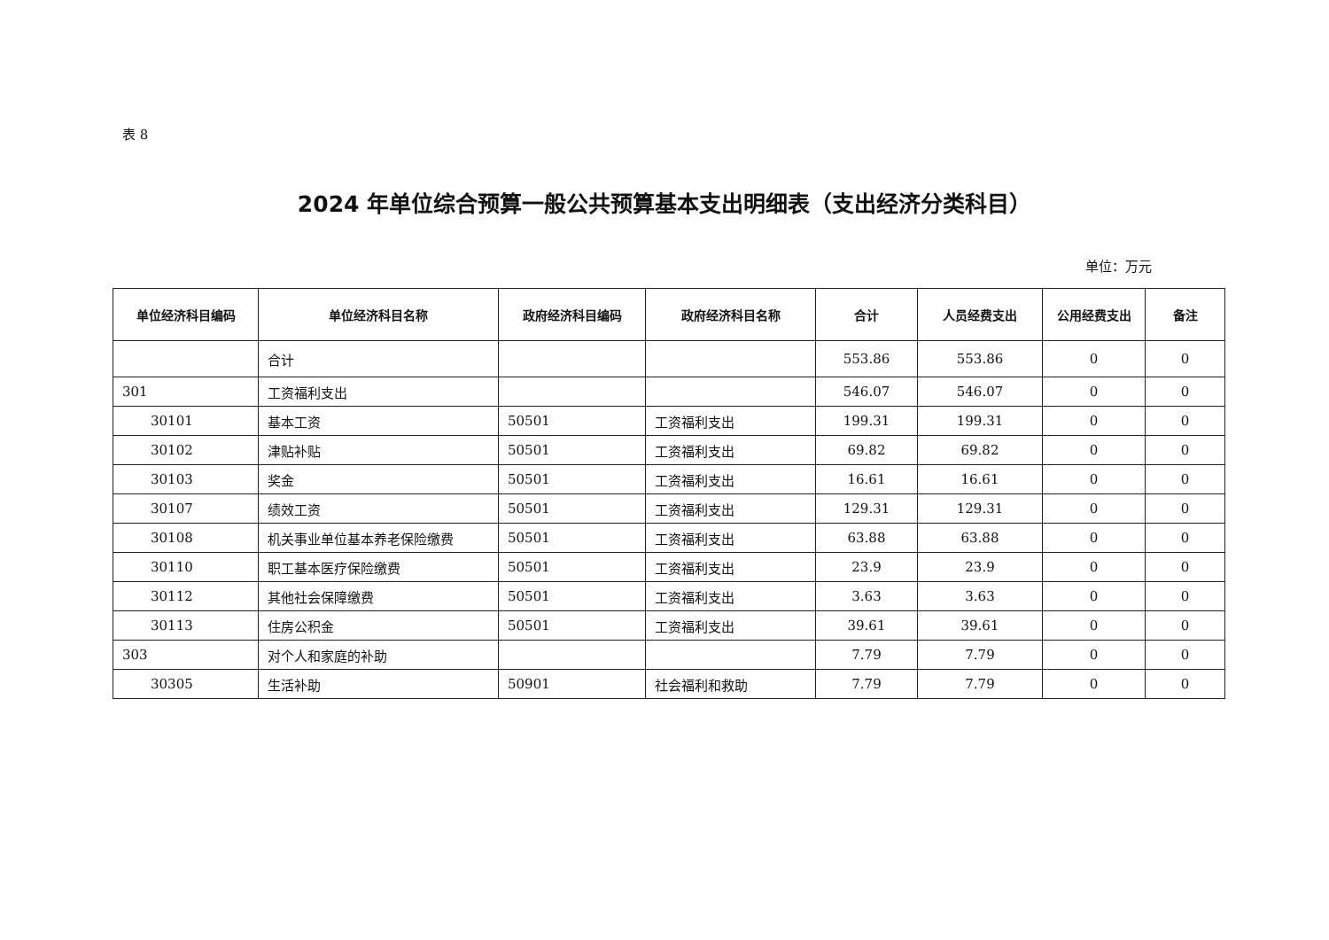表 8
2024 年单位综合预算一般公共预算基本支出明细表（支出经济分类科目）
单位：万元
| 单位经济科目编码 | 单位经济科目名称 | 政府经济科目编码 | 政府经济科目名称 | 合计 | 人员经费支出 | 公用经费支出 | 备注 |
| --- | --- | --- | --- | --- | --- | --- | --- |
| | 合计 | | | 553.86 | 553.86 | 0 | 0 |
| 301 | 工资福利支出 | | | 546.07 | 546.07 | 0 | 0 |
| 30101 | 基本工资 | 50501 | 工资福利支出 | 199.31 | 199.31 | 0 | 0 |
| 30102 | 津贴补贴 | 50501 | 工资福利支出 | 69.82 | 69.82 | 0 | 0 |
| 30103 | 奖金 | 50501 | 工资福利支出 | 16.61 | 16.61 | 0 | 0 |
| 30107 | 绩效工资 | 50501 | 工资福利支出 | 129.31 | 129.31 | 0 | 0 |
| 30108 | 机关事业单位基本养老保险缴费 | 50501 | 工资福利支出 | 63.88 | 63.88 | 0 | 0 |
| 30110 | 职工基本医疗保险缴费 | 50501 | 工资福利支出 | 23.9 | 23.9 | 0 | 0 |
| 30112 | 其他社会保障缴费 | 50501 | 工资福利支出 | 3.63 | 3.63 | 0 | 0 |
| 30113 | 住房公积金 | 50501 | 工资福利支出 | 39.61 | 39.61 | 0 | 0 |
| 303 | 对个人和家庭的补助 | | | 7.79 | 7.79 | 0 | 0 |
| 30305 | 生活补助 | 50901 | 社会福利和救助 | 7.79 | 7.79 | 0 | 0 |